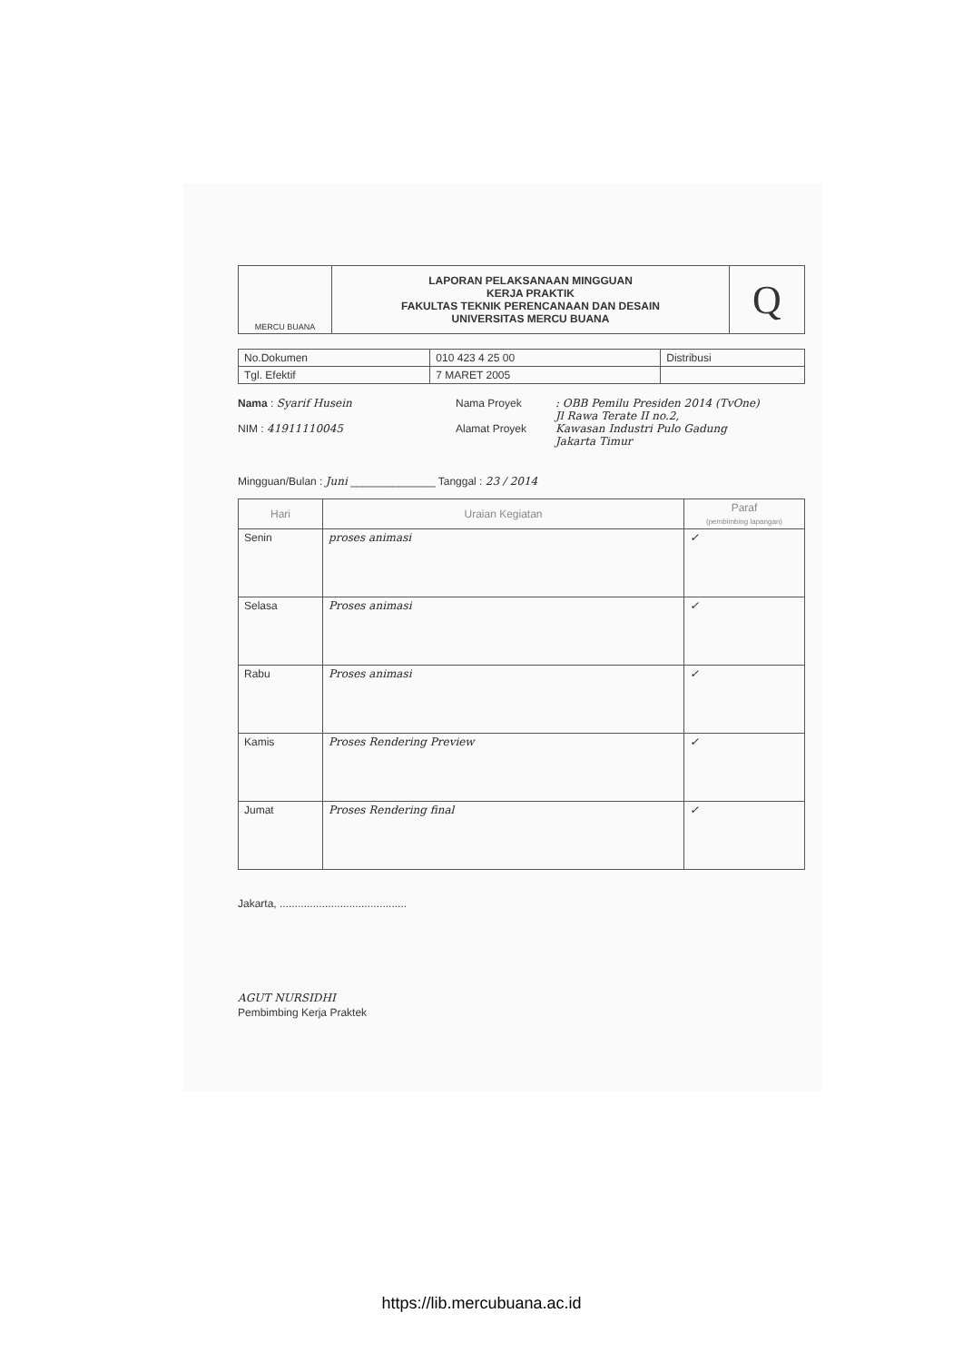| MERCU BUANA | LAPORAN PELAKSANAAN MINGGUAN KERJA PRAKTIK FAKULTAS TEKNIK PERENCANAAN DAN DESAIN UNIVERSITAS MERCU BUANA | Q |
| No.Dokumen | 010 423 4 25 00 | Distribusi |
| Tgl. Efektif | 7 MARET 2005 | |
Nama : Syarif Husein
NIM : 41911110045
Nama Proyek
Alamat Proyek
: OBB Pemilu Presiden 2014 (TvOne)
Jl Rawa Terate II no.2,
Kawasan Industri Pulo Gadung
Jakarta Timur
Mingguan/Bulan : Juni ______________ Tanggal : 23 / 2014
| Hari | Uraian Kegiatan | Paraf (pembimbing lapangan) |
| --- | --- | --- |
| Senin | proses animasi | ✓ |
| Selasa | Proses animasi | ✓ |
| Rabu | Proses animasi | ✓ |
| Kamis | Proses Rendering Preview | ✓ |
| Jumat | Proses Rendering final | ✓ |
Jakarta, ..........................................
AGUT NURSIDHI
Pembimbing Kerja Praktek
https://lib.mercubuana.ac.id